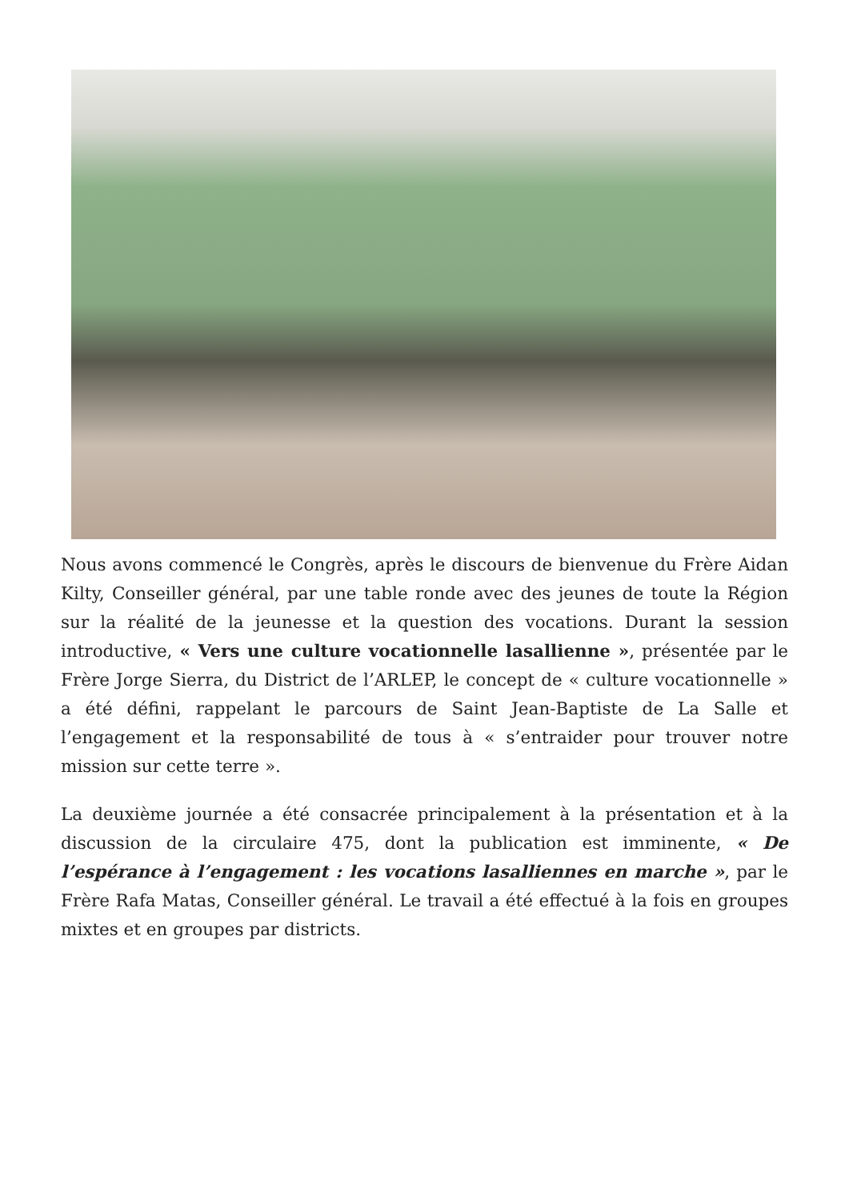Nous avons commencé le Congrès, après le discours de bienvenue du Frère Aidan Kilty, Conseiller général, par une table ronde avec des jeunes de toute la Région sur la réalité de la jeunesse et la question des vocations. Durant la session introductive, « Vers une culture vocationnelle lasallienne », présentée par le Frère Jorge Sierra, du District de l’ARLEP, le concept de « culture vocationnelle » a été défini, rappelant le parcours de Saint Jean-Baptiste de La Salle et l’engagement et la responsabilité de tous à « s’entraider pour trouver notre mission sur cette terre ».
La deuxième journée a été consacrée principalement à la présentation et à la discussion de la circulaire 475, dont la publication est imminente, « De l’espérance à l’engagement : les vocations lasalliennes en marche », par le Frère Rafa Matas, Conseiller général. Le travail a été effectué à la fois en groupes mixtes et en groupes par districts.